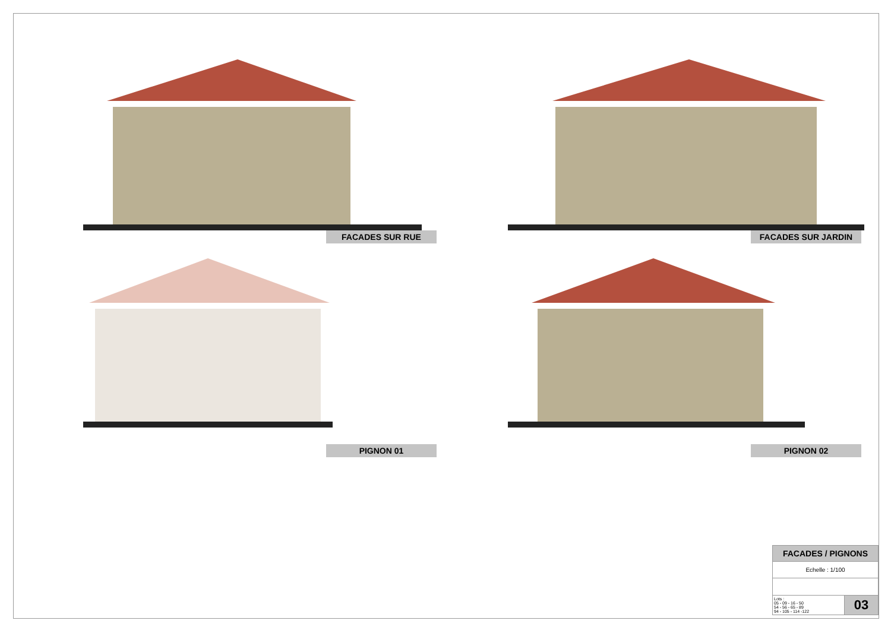FACADES SUR RUE
FACADES SUR JARDIN
PIGNON 01
PIGNON 02
| FACADES / PIGNONS | |
| Echelle : 1/100 | |
| Lots : 05 - 09 - 16 - 50 54 - 56 - 65 - 89 94 - 105 - 114 -122 | 03 |